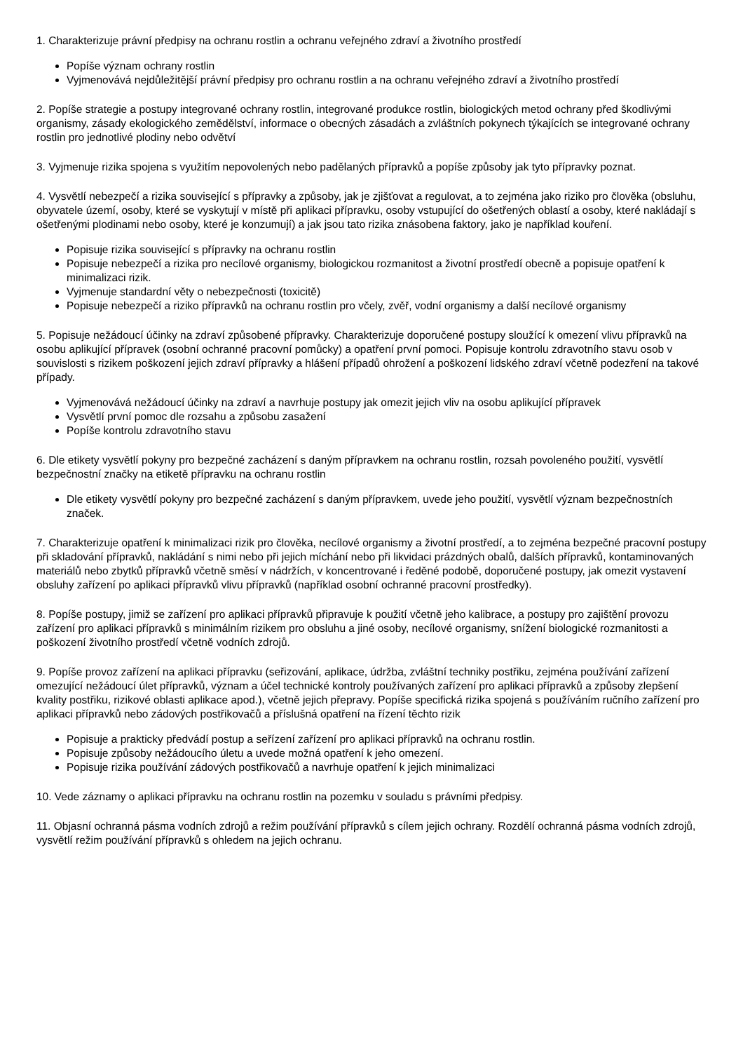1. Charakterizuje právní předpisy na ochranu rostlin a ochranu veřejného zdraví a životního prostředí
Popíše význam ochrany rostlin
Vyjmenovává nejdůležitější právní předpisy pro ochranu rostlin a na ochranu veřejného zdraví a životního prostředí
2. Popíše strategie a postupy integrované ochrany rostlin, integrované produkce rostlin, biologických metod ochrany před škodlivými organismy, zásady ekologického zemědělství, informace o obecných zásadách a zvláštních pokynech týkajících se integrované ochrany rostlin pro jednotlivé plodiny nebo odvětví
3. Vyjmenuje rizika spojena s využitím nepovolených nebo padělaných přípravků a popíše způsoby jak tyto přípravky poznat.
4. Vysvětlí nebezpečí a rizika související s přípravky a způsoby, jak je zjišťovat a regulovat, a to zejména jako riziko pro člověka (obsluhu, obyvatele území, osoby, které se vyskytují v místě při aplikaci přípravku, osoby vstupující do ošetřených oblastí a osoby, které nakládají s ošetřenými plodinami nebo osoby, které je konzumují) a jak jsou tato rizika znásobena faktory, jako je například kouření.
Popisuje rizika související s přípravky na ochranu rostlin
Popisuje nebezpečí a rizika pro necílové organismy, biologickou rozmanitost a životní prostředí obecně a popisuje opatření k minimalizaci rizik.
Vyjmenuje standardní věty o nebezpečnosti (toxicitě)
Popisuje nebezpečí a riziko přípravků na ochranu rostlin pro včely, zvěř, vodní organismy a další necílové organismy
5. Popisuje nežádoucí účinky na zdraví způsobené přípravky. Charakterizuje doporučené postupy sloužící k omezení vlivu přípravků na osobu aplikující přípravek (osobní ochranné pracovní pomůcky) a opatření první pomoci. Popisuje kontrolu zdravotního stavu osob v souvislosti s rizikem poškození jejich zdraví přípravky a hlášení případů ohrožení a poškození lidského zdraví včetně podezření na takové případy.
Vyjmenovává nežádoucí účinky na zdraví a navrhuje postupy jak omezit jejich vliv na osobu aplikující přípravek
Vysvětlí první pomoc dle rozsahu a způsobu zasažení
Popíše kontrolu zdravotního stavu
6. Dle etikety vysvětlí pokyny pro bezpečné zacházení s daným přípravkem na ochranu rostlin, rozsah povoleného použití, vysvětlí bezpečnostní značky na etiketě přípravku na ochranu rostlin
Dle etikety vysvětlí pokyny pro bezpečné zacházení s daným přípravkem, uvede jeho použití, vysvětlí význam bezpečnostních značek.
7. Charakterizuje opatření k minimalizaci rizik pro člověka, necílové organismy a životní prostředí, a to zejména bezpečné pracovní postupy při skladování přípravků, nakládání s nimi nebo při jejich míchání nebo při likvidaci prázdných obalů, dalších přípravků, kontaminovaných materiálů nebo zbytků přípravků včetně směsí v nádržích, v koncentrované i ředěné podobě, doporučené postupy, jak omezit vystavení obsluhy zařízení po aplikaci přípravků vlivu přípravků (například osobní ochranné pracovní prostředky).
8. Popíše postupy, jimiž se zařízení pro aplikaci přípravků připravuje k použití včetně jeho kalibrace, a postupy pro zajištění provozu zařízení pro aplikaci přípravků s minimálním rizikem pro obsluhu a jiné osoby, necílové organismy, snížení biologické rozmanitosti a poškození životního prostředí včetně vodních zdrojů.
9. Popíše provoz zařízení na aplikaci přípravku (seřizování, aplikace, údržba, zvláštní techniky postřiku, zejména používání zařízení omezující nežádoucí úlet přípravků, význam a účel technické kontroly používaných zařízení pro aplikaci přípravků a způsoby zlepšení kvality postřiku, rizikové oblasti aplikace apod.), včetně jejich přepravy. Popíše specifická rizika spojená s používáním ručního zařízení pro aplikaci přípravků nebo zádových postřikovačů a příslušná opatření na řízení těchto rizik
Popisuje a prakticky předvádí postup a seřízení zařízení pro aplikaci přípravků na ochranu rostlin.
Popisuje způsoby nežádoucího úletu a uvede možná opatření k jeho omezení.
Popisuje rizika používání zádových postřikovačů a navrhuje opatření k jejich minimalizaci
10. Vede záznamy o aplikaci přípravku na ochranu rostlin na pozemku v souladu s právními předpisy.
11. Objasní ochranná pásma vodních zdrojů a režim používání přípravků s cílem jejich ochrany. Rozdělí ochranná pásma vodních zdrojů, vysvětlí režim používání přípravků s ohledem na jejich ochranu.